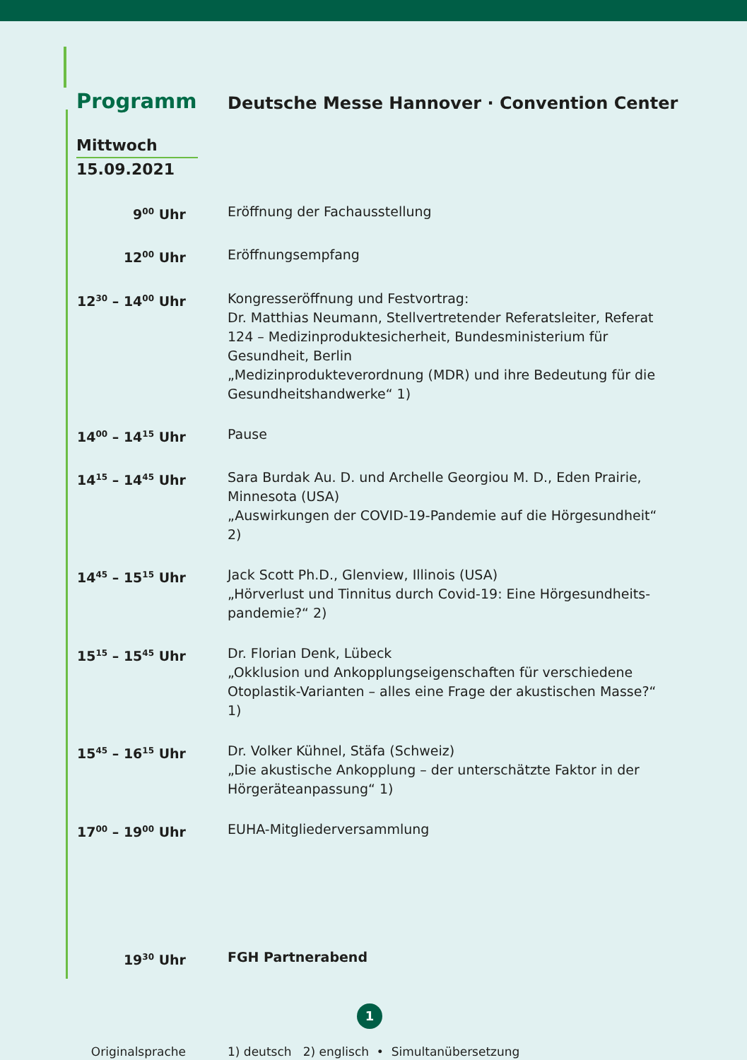Programm
Deutsche Messe Hannover · Convention Center
Mittwoch
15.09.2021
9<sup>00</sup> Uhr Eröffnung der Fachausstellung
12<sup>00</sup> Uhr Eröffnungsempfang
12<sup>30</sup> – 14<sup>00</sup> Uhr Kongresseröffnung und Festvortrag:
Dr. Matthias Neumann, Stellvertretender Referatsleiter, Referat 124 – Medizinproduktesicherheit, Bundesministerium für Gesundheit, Berlin
„Medizinprodukteverordnung (MDR) und ihre Bedeutung für die Gesundheitshandwerke“ 1)
14<sup>00</sup> – 14<sup>15</sup> Uhr Pause
14<sup>15</sup> – 14<sup>45</sup> Uhr Sara Burdak Au. D. und Archelle Georgiou M. D., Eden Prairie, Minnesota (USA)
„Auswirkungen der COVID-19-Pandemie auf die Hörgesundheit“ 2)
14<sup>45</sup> – 15<sup>15</sup> Uhr Jack Scott Ph.D., Glenview, Illinois (USA)
„Hörverlust und Tinnitus durch Covid-19: Eine Hörgesundheits-pandemie?“ 2)
15<sup>15</sup> – 15<sup>45</sup> Uhr Dr. Florian Denk, Lübeck
„Okklusion und Ankopplungseigenschaften für verschiedene Otoplastik-Varianten – alles eine Frage der akustischen Masse?“ 1)
15<sup>45</sup> – 16<sup>15</sup> Uhr Dr. Volker Kühnel, Stäfa (Schweiz)
„Die akustische Ankopplung – der unterschätzte Faktor in der Hörgeräteanpassung“ 1)
17<sup>00</sup> – 19<sup>00</sup> Uhr EUHA-Mitgliederversammlung
19<sup>30</sup> Uhr FGH Partnerabend
Originalsprache 1) deutsch 2) englisch • Simultanübersetzung
1